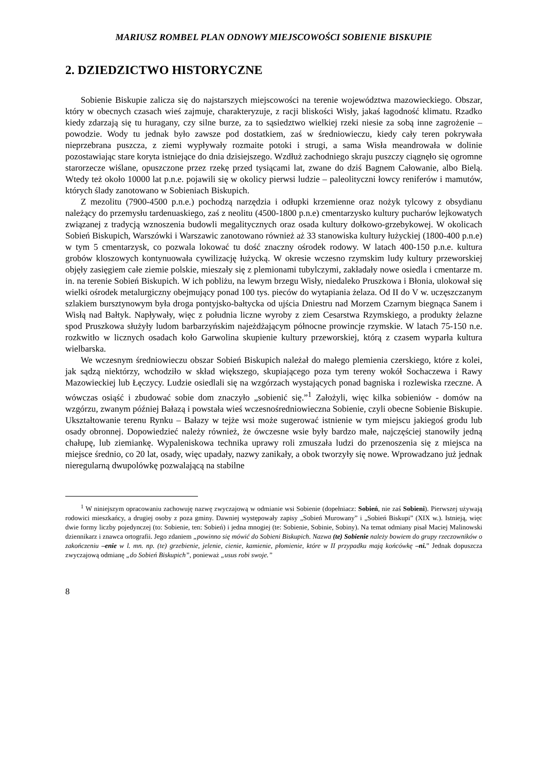MARIUSZ ROMBEL PLAN ODNOWY MIEJSCOWOŚCI SOBIENIE BISKUPIE
2. DZIEDZICTWO HISTORYCZNE
Sobienie Biskupie zalicza się do najstarszych miejscowości na terenie województwa mazowieckiego. Obszar, który w obecnych czasach wieś zajmuje, charakteryzuje, z racji bliskości Wisły, jakaś łagodność klimatu. Rzadko kiedy zdarzają się tu huragany, czy silne burze, za to sąsiedztwo wielkiej rzeki niesie za sobą inne zagrożenie – powodzie. Wody tu jednak było zawsze pod dostatkiem, zaś w średniowieczu, kiedy cały teren pokrywała nieprzebrana puszcza, z ziemi wypływały rozmaite potoki i strugi, a sama Wisła meandrowała w dolinie pozostawiając stare koryta istniejące do dnia dzisiejszego. Wzdłuż zachodniego skraju puszczy ciągnęło się ogromne starorzecze wiślane, opuszczone przez rzekę przed tysiącami lat, zwane do dziś Bagnem Całowanie, albo Bielą. Wtedy też około 10000 lat p.n.e. pojawili się w okolicy pierwsi ludzie – paleolityczni łowcy reniferów i mamutów, których ślady zanotowano w Sobieniach Biskupich.
Z mezolitu (7900-4500 p.n.e.) pochodzą narzędzia i odłupki krzemienne oraz nożyk tylcowy z obsydianu należący do przemysłu tardenuaskiego, zaś z neolitu (4500-1800 p.n.e) cmentarzysko kultury pucharów lejkowatych związanej z tradycją wznoszenia budowli megalitycznych oraz osada kultury dołkowo-grzebykowej. W okolicach Sobień Biskupich, Warszówki i Warszawic zanotowano również aż 33 stanowiska kultury łużyckiej (1800-400 p.n.e) w tym 5 cmentarzysk, co pozwala lokować tu dość znaczny ośrodek rodowy. W latach 400-150 p.n.e. kultura grobów kloszowych kontynuowała cywilizację łużycką. W okresie wczesno rzymskim ludy kultury przeworskiej objęły zasięgiem całe ziemie polskie, mieszały się z plemionami tubylczymi, zakładały nowe osiedla i cmentarze m. in. na terenie Sobień Biskupich. W ich pobliżu, na lewym brzegu Wisły, niedaleko Pruszkowa i Błonia, ulokował się wielki ośrodek metalurgiczny obejmujący ponad 100 tys. pieców do wytapiania żelaza. Od II do V w. uczęszczanym szlakiem bursztynowym była droga pontyjsko-bałtycka od ujścia Dniestru nad Morzem Czarnym biegnąca Sanem i Wisłą nad Bałtyk. Napływały, więc z południa liczne wyroby z ziem Cesarstwa Rzymskiego, a produkty żelazne spod Pruszkowa służyły ludom barbarzyńskim najeżdżającym północne prowincje rzymskie. W latach 75-150 n.e. rozkwitło w licznych osadach koło Garwolina skupienie kultury przeworskiej, którą z czasem wyparła kultura wielbarska.
We wczesnym średniowieczu obszar Sobień Biskupich należał do małego plemienia czerskiego, które z kolei, jak sądzą niektórzy, wchodziło w skład większego, skupiającego poza tym tereny wokół Sochaczewa i Rawy Mazowieckiej lub Łęczycy. Ludzie osiedlali się na wzgórzach wystających ponad bagniska i rozlewiska rzeczne. A wówczas osiąść i zbudować sobie dom znaczyło „sobienić się.”<sup>1</sup> Założyli, więc kilka sobieniów - domów na wzgórzu, zwanym później Bałazą i powstała wieś wczesnośredniowieczna Sobienie, czyli obecne Sobienie Biskupie. Ukształtowanie terenu Rynku – Bałazy w tejże wsi może sugerować istnienie w tym miejscu jakiegoś grodu lub osady obronnej. Dopowiedzieć należy również, że ówczesne wsie były bardzo małe, najczęściej stanowiły jedną chałupę, lub ziemiankę. Wypaleniskowa technika uprawy roli zmuszała ludzi do przenoszenia się z miejsca na miejsce średnio, co 20 lat, osady, więc upadały, nazwy zanikały, a obok tworzyły się nowe. Wprowadzano już jednak nieregularną dwupolówkę pozwalającą na stabilne
<sup>1</sup> W niniejszym opracowaniu zachowuję nazwę zwyczajową w odmianie wsi Sobienie (dopełniacz: Sobień, nie zaś Sobieni). Pierwszej używają rodowici mieszkańcy, a drugiej osoby z poza gminy. Dawniej występowały zapisy „Sobień Murowany” i „Sobień Biskupi” (XIX w.). Istnieją, więc dwie formy liczby pojedynczej (to: Sobienie, ten: Sobień) i jedna mnogiej (te: Sobienie, Sobinie, Sobiny). Na temat odmiany pisał Maciej Malinowski dziennikarz i znawca ortografii. Jego zdaniem „powinno się mówić do Sobieni Biskupich. Nazwa (te) Sobienie należy bowiem do grupy rzeczowników o zakończeniu –enie w l. mn. np. (te) grzebienie, jelenie, cienie, kamienie, płomienie, które w II przypadku mają końcówkę –ni.” Jednak dopuszcza zwyczajową odmianę „do Sobień Biskupich”, ponieważ „usus robi swoje.”
8